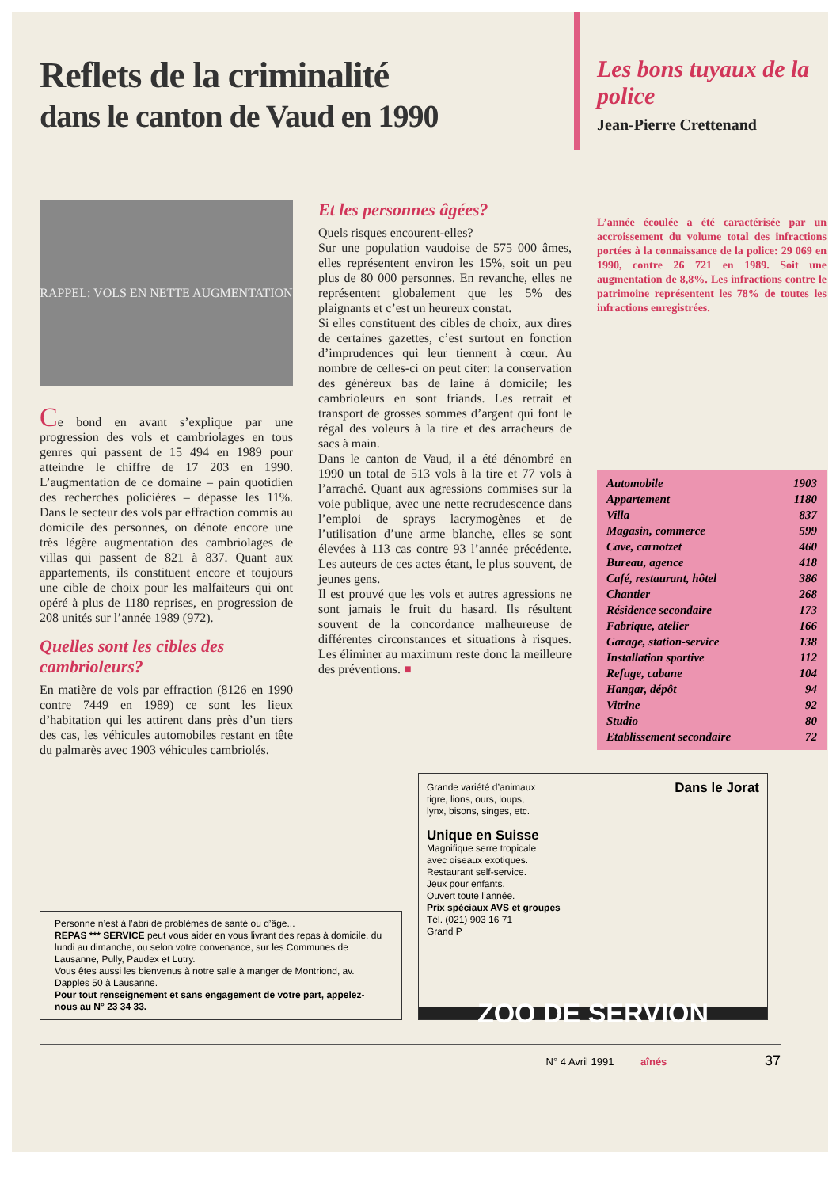Reflets de la criminalité
dans le canton de Vaud en 1990
Les bons tuyaux de la police
Jean-Pierre Crettenand
RAPPEL: VOLS EN NETTE AUGMENTATION
Ce bond en avant s’explique par une progression des vols et cambriolages en tous genres qui passent de 15 494 en 1989 pour atteindre le chiffre de 17 203 en 1990. L’augmentation de ce domaine – pain quotidien des recherches policières – dépasse les 11%. Dans le secteur des vols par effraction commis au domicile des personnes, on dénote encore une très légère augmentation des cambriolages de villas qui passent de 821 à 837. Quant aux appartements, ils constituent encore et toujours une cible de choix pour les malfaiteurs qui ont opéré à plus de 1180 reprises, en progression de 208 unités sur l’année 1989 (972).
Quelles sont les cibles des cambrioleurs?
En matière de vols par effraction (8126 en 1990 contre 7449 en 1989) ce sont les lieux d’habitation qui les attirent dans près d’un tiers des cas, les véhicules automobiles restant en tête du palmarès avec 1903 véhicules cambriolés.
Et les personnes âgées?
Quels risques encourent-elles?
Sur une population vaudoise de 575 000 âmes, elles représentent environ les 15%, soit un peu plus de 80 000 personnes. En revanche, elles ne représentent globalement que les 5% des plaignants et c’est un heureux constat.
Si elles constituent des cibles de choix, aux dires de certaines gazettes, c’est surtout en fonction d’imprudences qui leur tiennent à cœur. Au nombre de celles-ci on peut citer: la conservation des généreux bas de laine à domicile; les cambrioleurs en sont friands. Les retrait et transport de grosses sommes d’argent qui font le régal des voleurs à la tire et des arracheurs de sacs à main.
Dans le canton de Vaud, il a été dénombré en 1990 un total de 513 vols à la tire et 77 vols à l’arraché. Quant aux agressions commises sur la voie publique, avec une nette recrudescence dans l’emploi de sprays lacrymogènes et de l’utilisation d’une arme blanche, elles se sont élevées à 113 cas contre 93 l’année précédente. Les auteurs de ces actes étant, le plus souvent, de jeunes gens.
Il est prouvé que les vols et autres agressions ne sont jamais le fruit du hasard. Ils résultent souvent de la concordance malheureuse de différentes circonstances et situations à risques. Les éliminer au maximum reste donc la meilleure des préventions. ■
L’année écoulée a été caractérisée par un accroissement du volume total des infractions portées à la connaissance de la police: 29 069 en 1990, contre 26 721 en 1989. Soit une augmentation de 8,8%. Les infractions contre le patrimoine représentent les 78% de toutes les infractions enregistrées.
| Automobile | 1903 |
| Appartement | 1180 |
| Villa | 837 |
| Magasin, commerce | 599 |
| Cave, carnotzet | 460 |
| Bureau, agence | 418 |
| Café, restaurant, hôtel | 386 |
| Chantier | 268 |
| Résidence secondaire | 173 |
| Fabrique, atelier | 166 |
| Garage, station-service | 138 |
| Installation sportive | 112 |
| Refuge, cabane | 104 |
| Hangar, dépôt | 94 |
| Vitrine | 92 |
| Studio | 80 |
| Etablissement secondaire | 72 |
Personne n’est à l’abri de problèmes de santé ou d’âge...
REPAS *** SERVICE peut vous aider en vous livrant des repas à domicile, du lundi au dimanche, ou selon votre convenance, sur les Communes de Lausanne, Pully, Paudex et Lutry.
Vous êtes aussi les bienvenus à notre salle à manger de Montriond, av. Dapples 50 à Lausanne.
Pour tout renseignement et sans engagement de votre part, appelez-nous au N° 23 34 33.
Dans le Jorat
Grande variété d’animaux
tigre, lions, ours, loups,
lynx, bisons, singes, etc.
Unique en Suisse
Magnifique serre tropicale
avec oiseaux exotiques.
Restaurant self-service.
Jeux pour enfants.
Ouvert toute l’année.
Prix spéciaux AVS et groupes
Tél. (021) 903 16 71
Grand P
ZOO DE SERVION
N° 4 Avril 1991 aînés 37